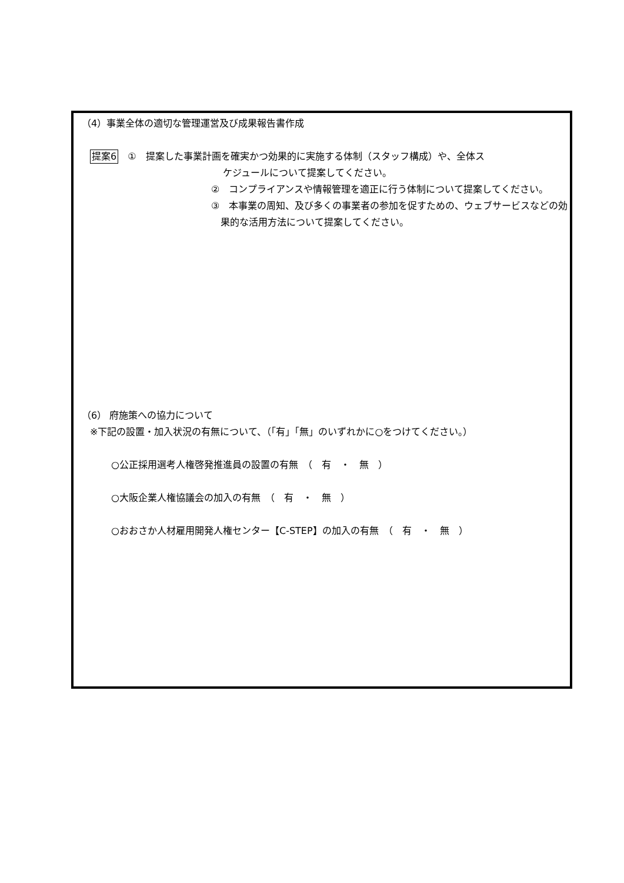（4）事業全体の適切な管理運営及び成果報告書作成
提案6　①　提案した事業計画を確実かつ効果的に実施する体制（スタッフ構成）や、全体ス
ケジュールについて提案してください。
②　コンプライアンスや情報管理を適正に行う体制について提案してください。
③　本事業の周知、及び多くの事業者の参加を促すための、ウェブサービスなどの効
果的な活用方法について提案してください。
（6） 府施策への協力について
※下記の設置・加入状況の有無について、（「有」「無」のいずれかに○をつけてください。）
○公正採用選考人権啓発推進員の設置の有無　（　有　・　無　）
○大阪企業人権協議会の加入の有無　（　有　・　無　）
○おおさか人材雇用開発人権センター【C-STEP】の加入の有無　（　有　・　無　）